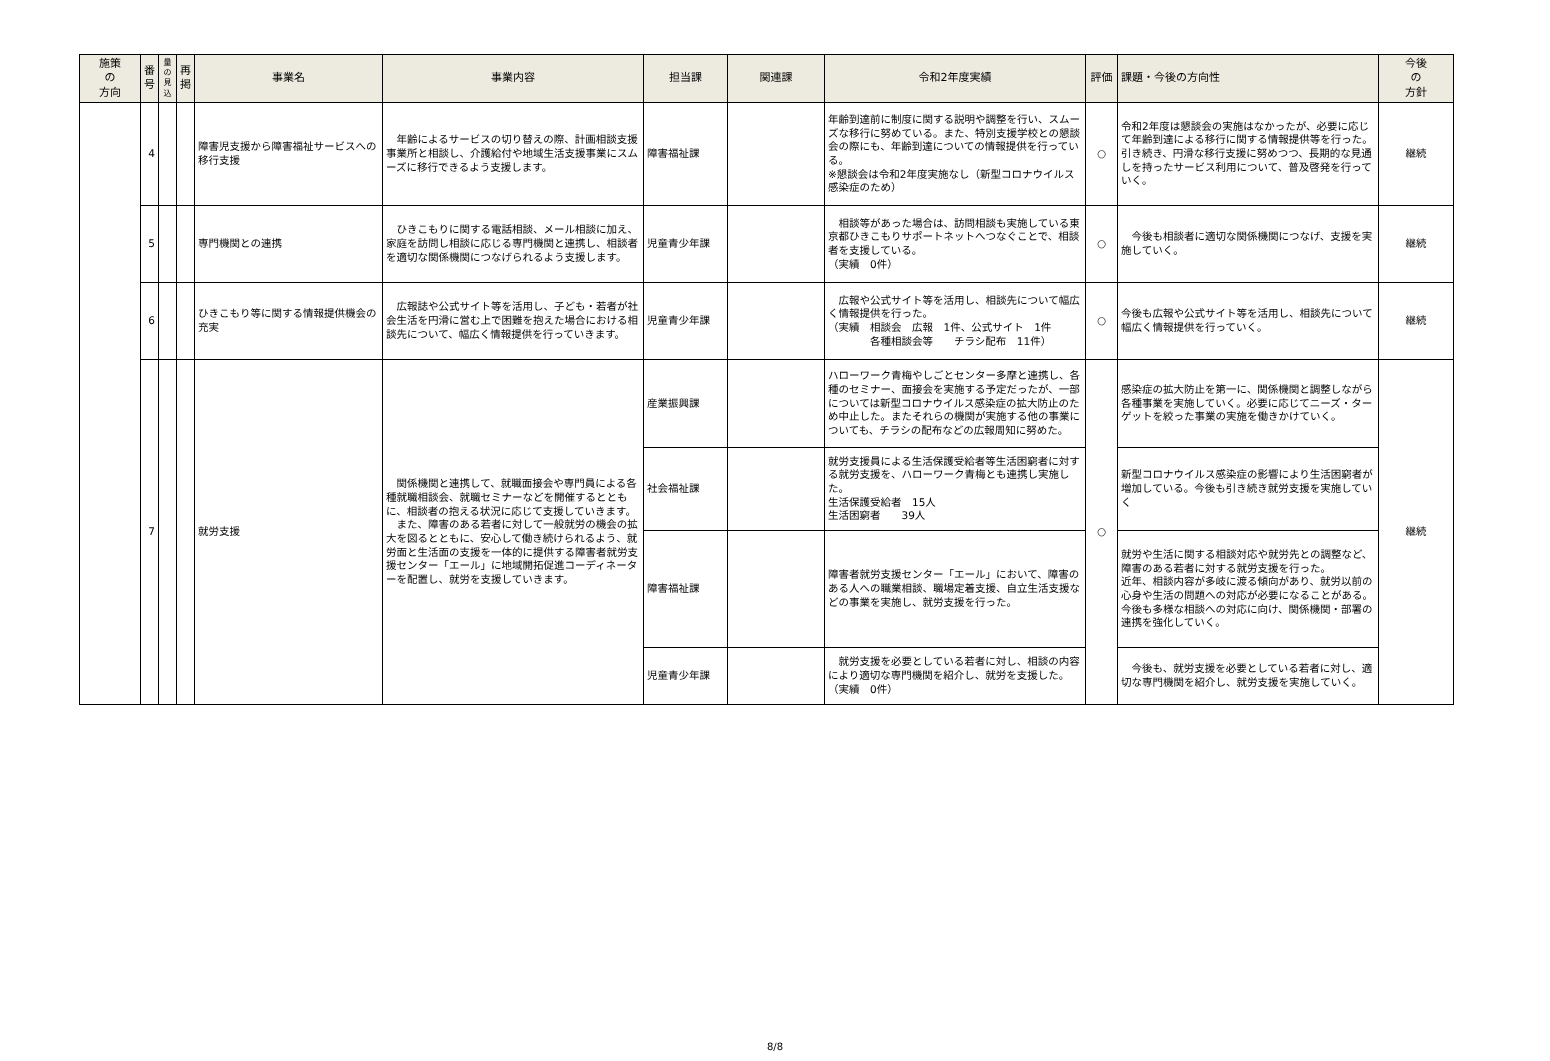| 施策 の 方向 | 番号 | 量の見込 | 再掲 | 事業名 | 事業内容 | 担当課 | 関連課 | 令和2年度実績 | 評価 | 課題・今後の方向性 | 今後 の 方針 |
| --- | --- | --- | --- | --- | --- | --- | --- | --- | --- | --- | --- |
| | 4 | | | 障害児支援から障害福祉サービスへの移行支援 | 年齢によるサービスの切り替えの際、計画相談支援事業所と相談し、介護給付や地域生活支援事業にスムーズに移行できるよう支援します。 | 障害福祉課 | | 年齢到達前に制度に関する説明や調整を行い、スムーズな移行に努めている。また、特別支援学校との懇談会の際にも、年齢到達についての情報提供を行っている。 ※懇談会は令和2年度実施なし（新型コロナウイルス感染症のため） | ○ | 令和2年度は懇談会の実施はなかったが、必要に応じて年齢到達による移行に関する情報提供等を行った。引き続き、円滑な移行支援に努めつつ、長期的な見通しを持ったサービス利用について、普及啓発を行っていく。 | 継続 |
| | 5 | | | 専門機関との連携 | ひきこもりに関する電話相談、メール相談に加え、家庭を訪問し相談に応じる専門機関と連携し、相談者を適切な関係機関につなげられるよう支援します。 | 児童青少年課 | | 相談等があった場合は、訪問相談も実施している東京都ひきこもりサポートネットへつなぐことで、相談者を支援している。 （実績 0件） | ○ | 今後も相談者に適切な関係機関につなげ、支援を実施していく。 | 継続 |
| | 6 | | | ひきこもり等に関する情報提供機会の充実 | 広報誌や公式サイト等を活用し、子ども・若者が社会生活を円滑に営む上で困難を抱えた場合における相談先について、幅広く情報提供を行っていきます。 | 児童青少年課 | | 広報や公式サイト等を活用し、相談先について幅広く情報提供を行った。 （実績 相談会 広報 1件、公式サイト 1件 各種相談会等 チラシ配布 11件） | ○ | 今後も広報や公式サイト等を活用し、相談先について幅広く情報提供を行っていく。 | 継続 |
| | 7 | | | 就労支援 | 関係機関と連携して、就職面接会や専門員による各種就職相談会、就職セミナーなどを開催するとともに、相談者の抱える状況に応じて支援していきます。 また、障害のある若者に対して一般就労の機会の拡大を図るとともに、安心して働き続けられるよう、就労面と生活面の支援を一体的に提供する障害者就労支援センター「エール」に地域開拓促進コーディネーターを配置し、就労を支援していきます。 | 産業振興課 | | ハローワーク青梅やしごとセンター多摩と連携し、各種のセミナー、面接会を実施する予定だったが、一部については新型コロナウイルス感染症の拡大防止のため中止した。またそれらの機関が実施する他の事業についても、チラシの配布などの広報周知に努めた。 | ○ | 感染症の拡大防止を第一に、関係機関と調整しながら各種事業を実施していく。必要に応じてニーズ・ターゲットを絞った事業の実施を働きかけていく。 | 継続 |
| | | | | | | 社会福祉課 | | 就労支援員による生活保護受給者等生活困窮者に対する就労支援を、ハローワーク青梅とも連携し実施した。 生活保護受給者 15人 生活困窮者 39人 | | 新型コロナウイルス感染症の影響により生活困窮者が増加している。今後も引き続き就労支援を実施していく | |
| | | | | | | 障害福祉課 | | 障害者就労支援センター「エール」において、障害のある人への職業相談、職場定着支援、自立生活支援などの事業を実施し、就労支援を行った。 | | 就労や生活に関する相談対応や就労先との調整など、障害のある若者に対する就労支援を行った。 近年、相談内容が多岐に渡る傾向があり、就労以前の心身や生活の問題への対応が必要になることがある。 今後も多様な相談への対応に向け、関係機関・部署の連携を強化していく。 | |
| | | | | | | 児童青少年課 | | 就労支援を必要としている若者に対し、相談の内容により適切な専門機関を紹介し、就労を支援した。 （実績 0件） | | 今後も、就労支援を必要としている若者に対し、適切な専門機関を紹介し、就労支援を実施していく。 | |
8/8